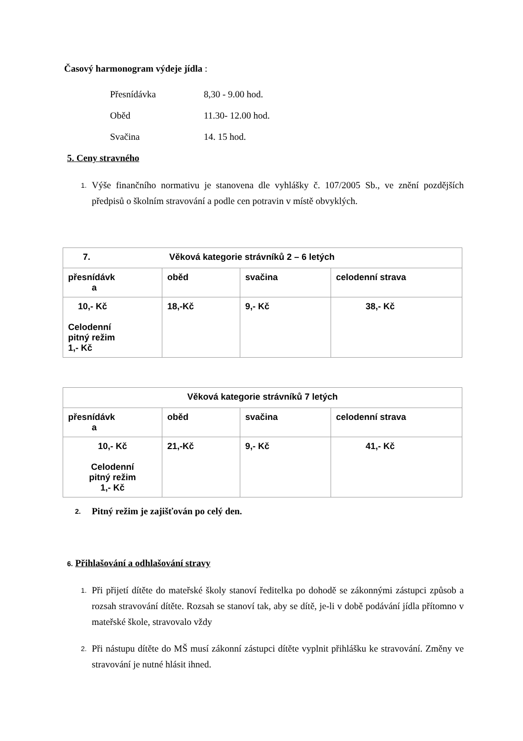Časový harmonogram výdeje jídla :
Přesnídávka 8,30 - 9.00 hod.
Oběd 11.30- 12.00 hod.
Svačina 14. 15 hod.
5. Ceny stravného
1. Výše finančního normativu je stanovena dle vyhlášky č. 107/2005 Sb., ve znění pozdějších předpisů o školním stravování a podle cen potravin v místě obvyklých.
| 7. Věková kategorie strávníků 2 – 6 letých | | | |
| přesnídávk a | oběd | svačina | celodenní strava |
| 10,- Kč Celodenní pitný režim 1,- Kč | 18,-Kč | 9,- Kč | 38,- Kč |
| Věková kategorie strávníků 7 letých | | | |
| přesnídávk a | oběd | svačina | celodenní strava |
| 10,- Kč Celodenní pitný režim 1,- Kč | 21,-Kč | 9,- Kč | 41,- Kč |
2. Pitný režim je zajišťován po celý den.
6. Přihlašování a odhlašování stravy
1. Při přijetí dítěte do mateřské školy stanoví ředitelka po dohodě se zákonnými zástupci způsob a rozsah stravování dítěte. Rozsah se stanoví tak, aby se dítě, je-li v době podávání jídla přítomno v mateřské škole, stravovalo vždy
2. Při nástupu dítěte do MŠ musí zákonní zástupci dítěte vyplnit přihlášku ke stravování. Změny ve stravování je nutné hlásit ihned.